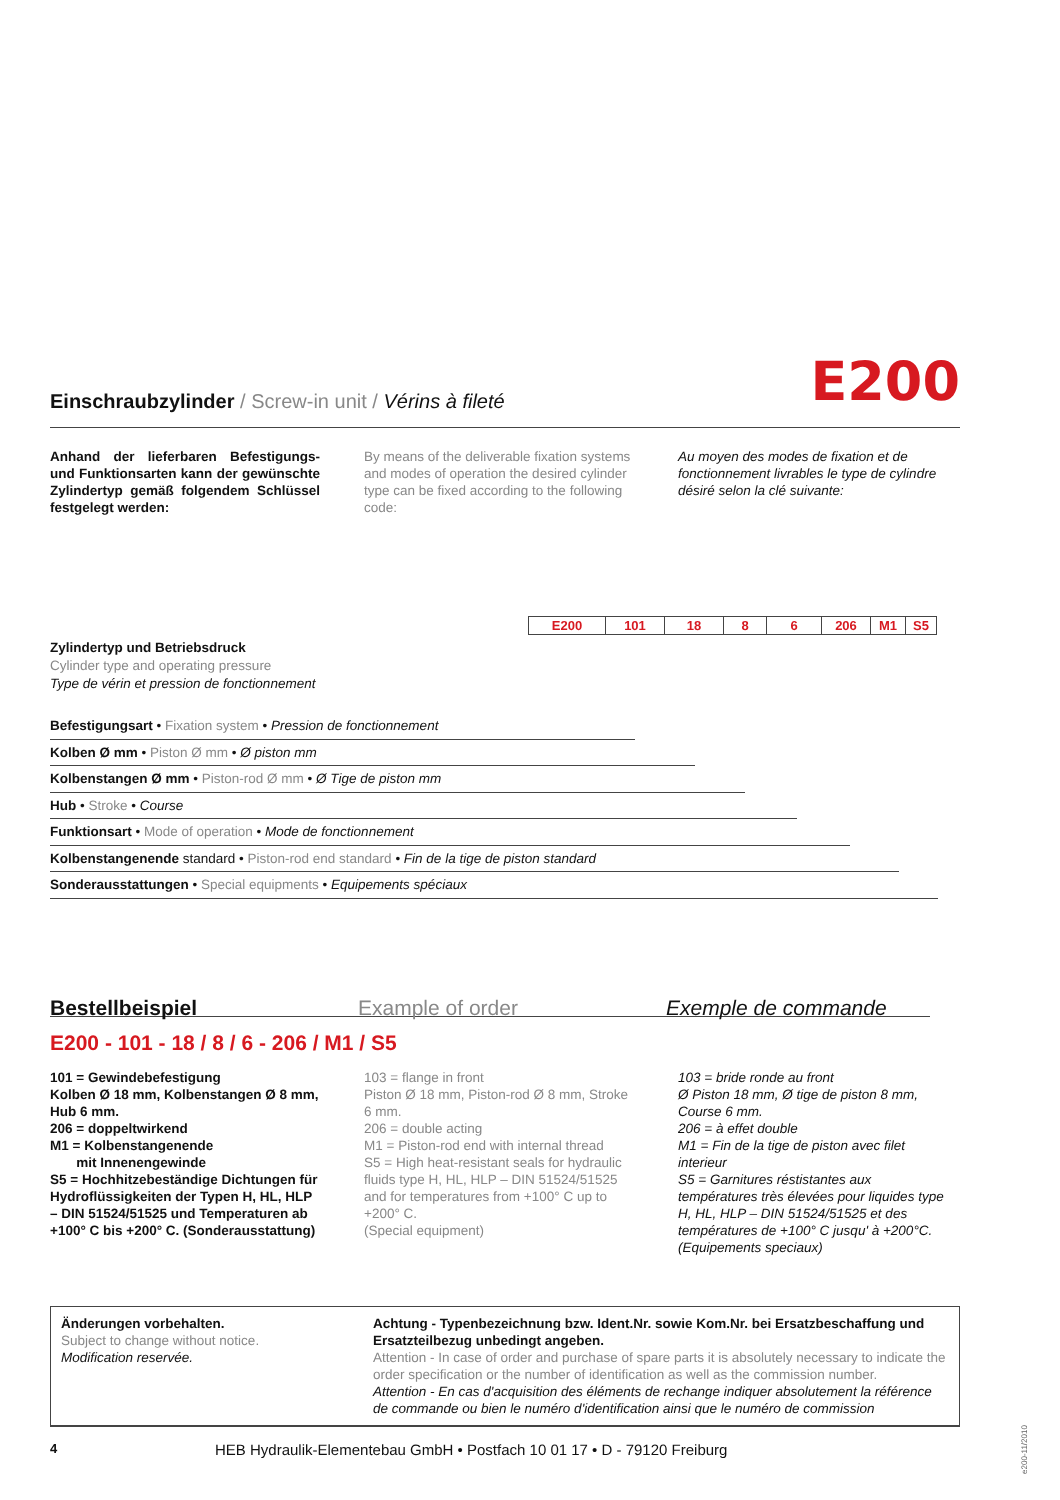Einschraubzylinder / Screw-in unit / Vérins à fileté
E200
Anhand der lieferbaren Befestigungs- und Funktionsarten kann der gewünschte Zylindertyp gemäß folgendem Schlüssel festgelegt werden:
By means of the deliverable fixation systems and modes of operation the desired cylinder type can be fixed according to the following code:
Au moyen des modes de fixation et de fonctionnement livrables le type de cylindre désiré selon la clé suivante:
| E200 | 101 | 18 | 8 | 6 | 206 | M1 | S5 |
Zylindertyp und Betriebsdruck
Cylinder type and operating pressure
Type de vérin et pression de fonctionnement
Befestigungsart • Fixation system • Pression de fonctionnement
Kolben Ø mm • Piston Ø mm • Ø piston mm
Kolbenstangen Ø mm • Piston-rod Ø mm • Ø Tige de piston mm
Hub • Stroke • Course
Funktionsart • Mode of operation • Mode de fonctionnement
Kolbenstangenende standard • Piston-rod end standard • Fin de la tige de piston standard
Sonderausstattungen • Special equipments • Equipements spéciaux
Bestellbeispiel Example of order Exemple de commande
E200 - 101 - 18 / 8 / 6 - 206 / M1 / S5
101 = Gewindebefestigung
Kolben Ø 18 mm, Kolbenstangen Ø 8 mm, Hub 6 mm.
206 = doppeltwirkend
M1 = Kolbenstangenende
mit Innenengewinde
S5 = Hochhitzebeständige Dichtungen für Hydroflüssigkeiten der Typen H, HL, HLP – DIN 51524/51525 und Temperaturen ab +100° C bis +200° C. (Sonderausstattung)
103 = flange in front
Piston Ø 18 mm, Piston-rod Ø 8 mm, Stroke 6 mm.
206 = double acting
M1 = Piston-rod end with internal thread
S5 = High heat-resistant seals for hydraulic fluids type H, HL, HLP – DIN 51524/51525 and for temperatures from +100° C up to +200° C.
(Special equipment)
103 = bride ronde au front
Ø Piston 18 mm, Ø tige de piston 8 mm, Course 6 mm.
206 = à effet double
M1 = Fin de la tige de piston avec filet interieur
S5 = Garnitures réstistantes aux températures très élevées pour liquides type H, HL, HLP – DIN 51524/51525 et des températures de +100° C jusqu' à +200°C.
(Equipements speciaux)
Änderungen vorbehalten.
Subject to change without notice.
Modification reservée.
Achtung - Typenbezeichnung bzw. Ident.Nr. sowie Kom.Nr. bei Ersatzbeschaffung und Ersatzteilbezug unbedingt angeben.
Attention - In case of order and purchase of spare parts it is absolutely necessary to indicate the order specification or the number of identification as well as the commission number.
Attention - En cas d'acquisition des éléments de rechange indiquer absolutement la référence de commande ou bien le numéro d'identification ainsi que le numéro de commission
4 HEB Hydraulik-Elementebau GmbH • Postfach 10 01 17 • D - 79120 Freiburg
e200-11/2010